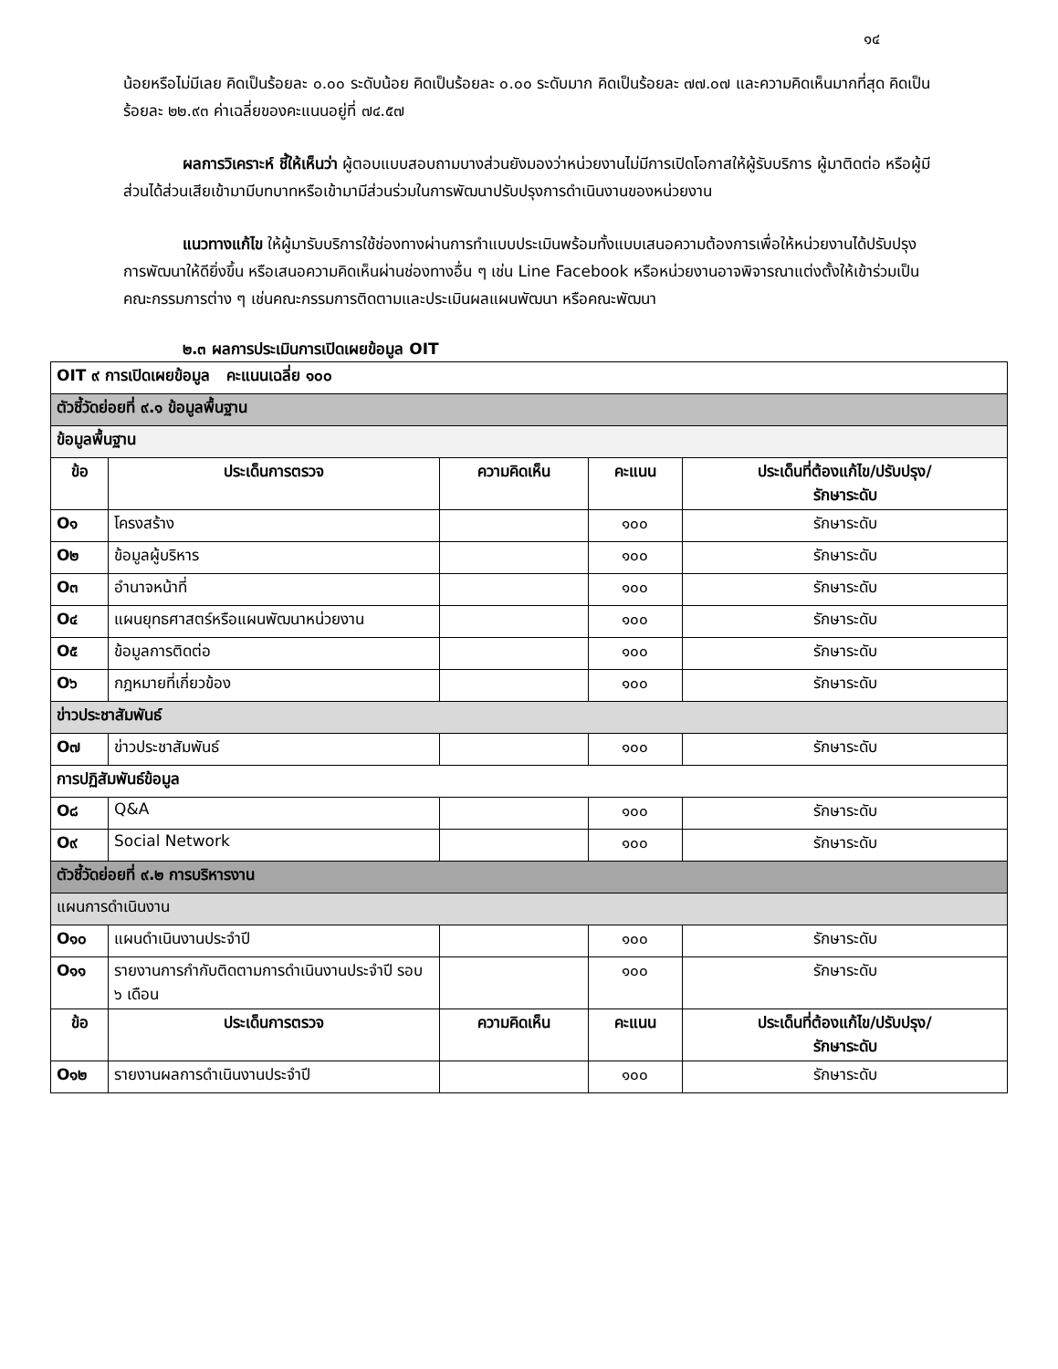๑๔
น้อยหรือไม่มีเลย คิดเป็นร้อยละ ๐.๐๐ ระดับน้อย คิดเป็นร้อยละ ๐.๐๐ ระดับมาก คิดเป็นร้อยละ ๗๗.๐๗ และความคิดเห็นมากที่สุด คิดเป็นร้อยละ ๒๒.๙๓ ค่าเฉลี่ยของคะแนนอยู่ที่ ๗๔.๕๗
ผลการวิเคราะห์ ชี้ให้เห็นว่า ผู้ตอบแบบสอบถามบางส่วนยังมองว่าหน่วยงานไม่มีการเปิดโอกาสให้ผู้รับบริการ ผู้มาติดต่อ หรือผู้มีส่วนได้ส่วนเสียเข้ามามีบทบาทหรือเข้ามามีส่วนร่วมในการพัฒนาปรับปรุงการดำเนินงานของหน่วยงาน
แนวทางแก้ไข ให้ผู้มารับบริการใช้ช่องทางผ่านการทำแบบประเมินพร้อมทั้งแบบเสนอความต้องการเพื่อให้หน่วยงานได้ปรับปรุงการพัฒนาให้ดียิ่งขึ้น หรือเสนอความคิดเห็นผ่านช่องทางอื่น ๆ เช่น Line Facebook หรือหน่วยงานอาจพิจารณาแต่งตั้งให้เข้าร่วมเป็นคณะกรรมการต่าง ๆ เช่นคณะกรรมการติดตามและประเมินผลแผนพัฒนา หรือคณะพัฒนา
๒.๓ ผลการประเมินการเปิดเผยข้อมูล OIT
| OIT ๙ การเปิดเผยข้อมูล คะแนนเฉลี่ย ๑๐๐ | | | | |
| ตัวชี้วัดย่อยที่ ๙.๑ ข้อมูลพื้นฐาน | | | | |
| ข้อมูลพื้นฐาน | | | | |
| ข้อ | ประเด็นการตรวจ | ความคิดเห็น | คะแนน | ประเด็นที่ต้องแก้ไข/ปรับปรุง/ รักษาระดับ |
| O๑ | โครงสร้าง | | ๑๐๐ | รักษาระดับ |
| O๒ | ข้อมูลผู้บริหาร | | ๑๐๐ | รักษาระดับ |
| O๓ | อำนาจหน้าที่ | | ๑๐๐ | รักษาระดับ |
| O๔ | แผนยุทธศาสตร์หรือแผนพัฒนาหน่วยงาน | | ๑๐๐ | รักษาระดับ |
| O๕ | ข้อมูลการติดต่อ | | ๑๐๐ | รักษาระดับ |
| O๖ | กฎหมายที่เกี่ยวข้อง | | ๑๐๐ | รักษาระดับ |
| ข่าวประชาสัมพันธ์ | | | | |
| O๗ | ข่าวประชาสัมพันธ์ | | ๑๐๐ | รักษาระดับ |
| การปฏิสัมพันธ์ข้อมูล | | | | |
| O๘ | Q&A | | ๑๐๐ | รักษาระดับ |
| O๙ | Social Network | | ๑๐๐ | รักษาระดับ |
| ตัวชี้วัดย่อยที่ ๙.๒ การบริหารงาน | | | | |
| แผนการดำเนินงาน | | | | |
| O๑๐ | แผนดำเนินงานประจำปี | | ๑๐๐ | รักษาระดับ |
| O๑๑ | รายงานการกำกับติดตามการดำเนินงานประจำปี รอบ ๖ เดือน | | ๑๐๐ | รักษาระดับ |
| ข้อ | ประเด็นการตรวจ | ความคิดเห็น | คะแนน | ประเด็นที่ต้องแก้ไข/ปรับปรุง/ รักษาระดับ |
| O๑๒ | รายงานผลการดำเนินงานประจำปี | | ๑๐๐ | รักษาระดับ |